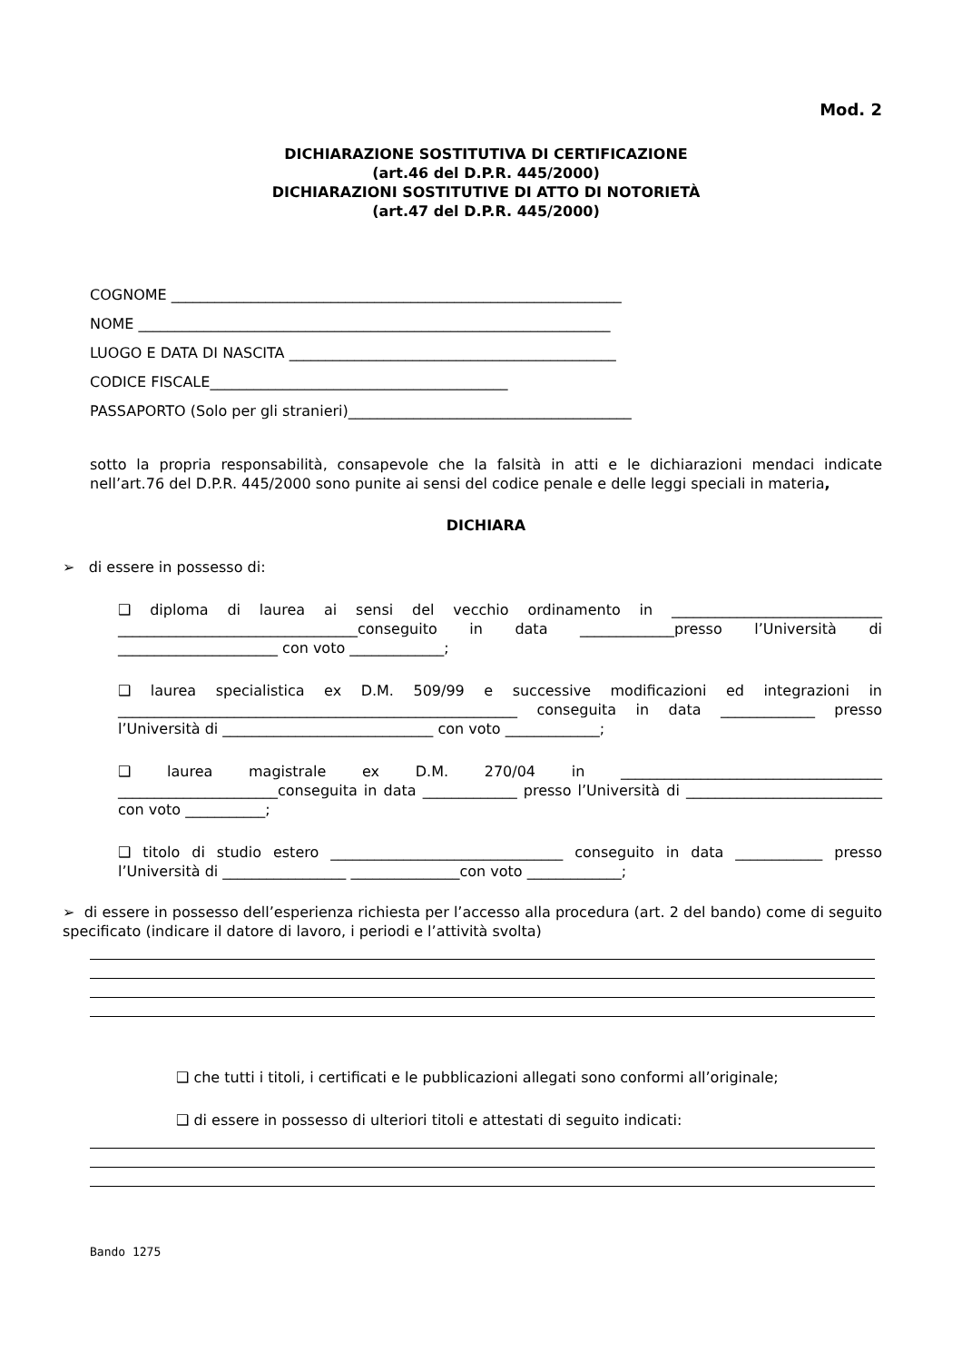Mod. 2
DICHIARAZIONE SOSTITUTIVA DI CERTIFICAZIONE
(art.46 del D.P.R. 445/2000)
DICHIARAZIONI SOSTITUTIVE DI ATTO DI NOTORIETÀ
(art.47 del D.P.R. 445/2000)
COGNOME ______________________________________________________________
NOME _________________________________________________________________
LUOGO E DATA DI NASCITA _____________________________________________
CODICE FISCALE_________________________________________
PASSAPORTO (Solo per gli stranieri)_______________________________________
sotto la propria responsabilità, consapevole che la falsità in atti e le dichiarazioni mendaci indicate nell’art.76 del D.P.R. 445/2000 sono punite ai sensi del codice penale e delle leggi speciali in materia,
DICHIARA
➢ di essere in possesso di:
❑ diploma di laurea ai sensi del vecchio ordinamento in _____________________________ _________________________________conseguito in data _____________presso l’Università di ______________________ con voto _____________;
❑ laurea specialistica ex D.M. 509/99 e successive modificazioni ed integrazioni in _______________________________________________________ conseguita in data _____________ presso l’Università di _____________________________ con voto _____________;
❑ laurea magistrale ex D.M. 270/04 in ____________________________________ ______________________conseguita in data _____________ presso l’Università di ___________________________ con voto ___________;
❑ titolo di studio estero ________________________________ conseguito in data ____________ presso l’Università di _________________ _______________con voto _____________;
➢ di essere in possesso dell’esperienza richiesta per l’accesso alla procedura (art. 2 del bando) come di seguito specificato (indicare il datore di lavoro, i periodi e l’attività svolta)
❑ che tutti i titoli, i certificati e le pubblicazioni allegati sono conformi all’originale;
❑ di essere in possesso di ulteriori titoli e attestati di seguito indicati:
Bando 1275